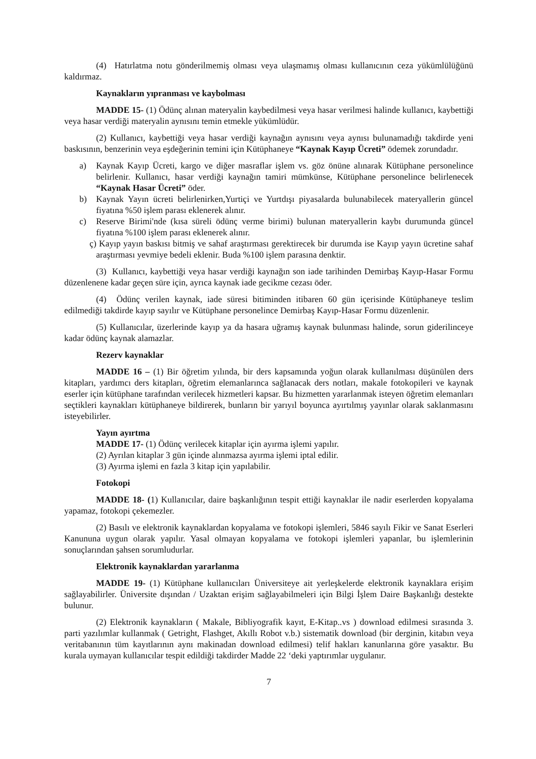(4) Hatırlatma notu gönderilmemiş olması veya ulaşmamış olması kullanıcının ceza yükümlülüğünü kaldırmaz.
Kaynakların yıpranması ve kaybolması
MADDE 15- (1) Ödünç alınan materyalin kaybedilmesi veya hasar verilmesi halinde kullanıcı, kaybettiği veya hasar verdiği materyalin aynısını temin etmekle yükümlüdür.
(2) Kullanıcı, kaybettiği veya hasar verdiği kaynağın aynısını veya aynısı bulunamadığı takdirde yeni baskısının, benzerinin veya eşdeğerinin temini için Kütüphaneye “Kaynak Kayıp Ücreti” ödemek zorundadır.
a) Kaynak Kayıp Ücreti, kargo ve diğer masraflar işlem vs. göz önüne alınarak Kütüphane personelince belirlenir. Kullanıcı, hasar verdiği kaynağın tamiri mümkünse, Kütüphane personelince belirlenecek “Kaynak Hasar Ücreti” öder.
b) Kaynak Yayın ücreti belirlenirken,Yurtiçi ve Yurtdışı piyasalarda bulunabilecek materyallerin güncel fiyatına %50 işlem parası eklenerek alınır.
c) Reserve Birimi'nde (kısa süreli ödünç verme birimi) bulunan materyallerin kaybı durumunda güncel fiyatına %100 işlem parası eklenerek alınır.
ç) Kayıp yayın baskısı bitmiş ve sahaf araştırması gerektirecek bir durumda ise Kayıp yayın ücretine sahaf araştırması yevmiye bedeli eklenir. Buda %100 işlem parasına denktir.
(3) Kullanıcı, kaybettiği veya hasar verdiği kaynağın son iade tarihinden Demirbaş Kayıp-Hasar Formu düzenlenene kadar geçen süre için, ayrıca kaynak iade gecikme cezası öder.
(4) Ödünç verilen kaynak, iade süresi bitiminden itibaren 60 gün içerisinde Kütüphaneye teslim edilmediği takdirde kayıp sayılır ve Kütüphane personelince Demirbaş Kayıp-Hasar Formu düzenlenir.
(5) Kullanıcılar, üzerlerinde kayıp ya da hasara uğramış kaynak bulunması halinde, sorun giderilinceye kadar ödünç kaynak alamazlar.
Rezerv kaynaklar
MADDE 16 – (1) Bir öğretim yılında, bir ders kapsamında yoğun olarak kullanılması düşünülen ders kitapları, yardımcı ders kitapları, öğretim elemanlarınca sağlanacak ders notları, makale fotokopileri ve kaynak eserler için kütüphane tarafından verilecek hizmetleri kapsar. Bu hizmetten yararlanmak isteyen öğretim elemanları seçtikleri kaynakları kütüphaneye bildirerek, bunların bir yarıyıl boyunca ayırtılmış yayınlar olarak saklanmasını isteyebilirler.
Yayın ayırtma
MADDE 17- (1) Ödünç verilecek kitaplar için ayırma işlemi yapılır.
(2) Ayrılan kitaplar 3 gün içinde alınmazsa ayırma işlemi iptal edilir.
(3) Ayırma işlemi en fazla 3 kitap için yapılabilir.
Fotokopi
MADDE 18- (1) Kullanıcılar, daire başkanlığının tespit ettiği kaynaklar ile nadir eserlerden kopyalama yapamaz, fotokopi çekemezler.
(2) Basılı ve elektronik kaynaklardan kopyalama ve fotokopi işlemleri, 5846 sayılı Fikir ve Sanat Eserleri Kanununa uygun olarak yapılır. Yasal olmayan kopyalama ve fotokopi işlemleri yapanlar, bu işlemlerinin sonuçlarından şahsen sorumludurlar.
Elektronik kaynaklardan yararlanma
MADDE 19- (1) Kütüphane kullanıcıları Üniversiteye ait yerleşkelerde elektronik kaynaklara erişim sağlayabilirler. Üniversite dışından / Uzaktan erişim sağlayabilmeleri için Bilgi İşlem Daire Başkanlığı destekte bulunur.
(2) Elektronik kaynakların ( Makale, Bibliyografik kayıt, E-Kitap..vs ) download edilmesi sırasında 3. parti yazılımlar kullanmak ( Getright, Flashget, Akıllı Robot v.b.) sistematik download (bir derginin, kitabın veya veritabanının tüm kayıtlarının aynı makinadan download edilmesi) telif hakları kanunlarına göre yasaktır. Bu kurala uymayan kullanıcılar tespit edildiği takdirder Madde 22 ‘deki yaptırımlar uygulanır.
7